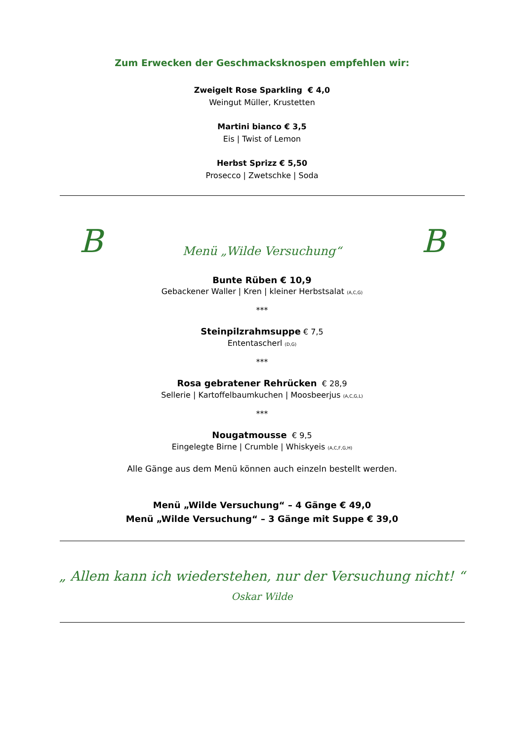Zum Erwecken der Geschmacksknospen empfehlen wir:
Zweigelt Rose Sparkling € 4,0
Weingut Müller, Krustetten
Martini bianco € 3,5
Eis | Twist of Lemon
Herbst Sprizz € 5,50
Prosecco | Zwetschke | Soda
B Menü „Wilde Versuchung“B
Bunte Rüben € 10,9
Gebackener Waller | Kren | kleiner Herbstsalat (A,C,G)
***
Steinpilzrahmsuppe € 7,5
Ententascherl (D,G)
***
Rosa gebratener Rehrücken € 28,9
Sellerie | Kartoffelbaumkuchen | Moosbeerjus (A,C,G,L)
***
Nougatmousse € 9,5
Eingelegte Birne | Crumble | Whiskyeis (A,C,F,G,H)
Alle Gänge aus dem Menü können auch einzeln bestellt werden.
Menü „Wilde Versuchung“ – 4 Gänge € 49,0
Menü „Wilde Versuchung“ – 3 Gänge mit Suppe € 39,0
„ Allem kann ich wiederstehen, nur der Versuchung nicht! “
Oskar Wilde